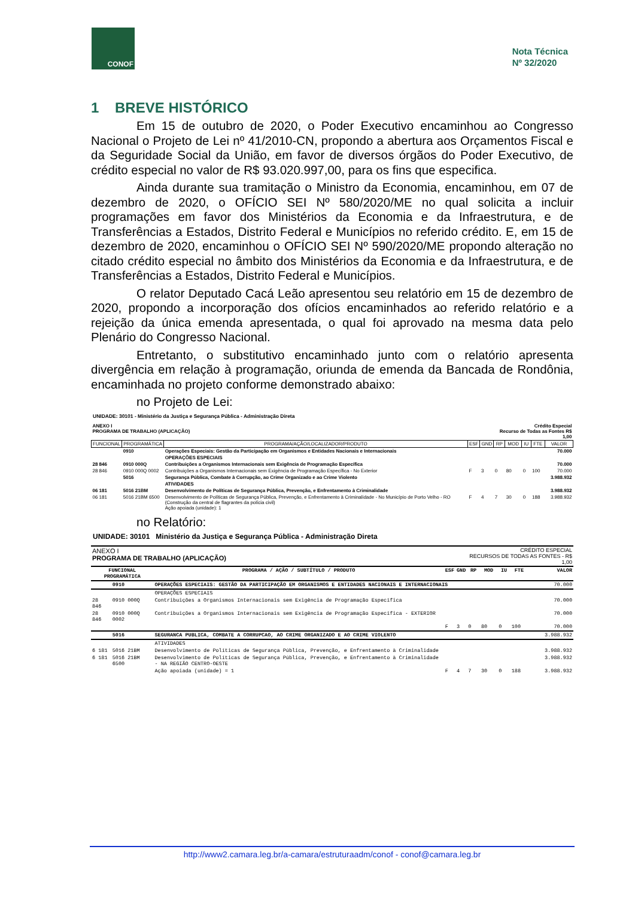CONOF
Nota Técnica
Nº 32/2020
1 BREVE HISTÓRICO
Em 15 de outubro de 2020, o Poder Executivo encaminhou ao Congresso Nacional o Projeto de Lei nº 41/2010-CN, propondo a abertura aos Orçamentos Fiscal e da Seguridade Social da União, em favor de diversos órgãos do Poder Executivo, de crédito especial no valor de R$ 93.020.997,00, para os fins que especifica.
Ainda durante sua tramitação o Ministro da Economia, encaminhou, em 07 de dezembro de 2020, o OFÍCIO SEI Nº 580/2020/ME no qual solicita a incluir programações em favor dos Ministérios da Economia e da Infraestrutura, e de Transferências a Estados, Distrito Federal e Municípios no referido crédito. E, em 15 de dezembro de 2020, encaminhou o OFÍCIO SEI Nº 590/2020/ME propondo alteração no citado crédito especial no âmbito dos Ministérios da Economia e da Infraestrutura, e de Transferências a Estados, Distrito Federal e Municípios.
O relator Deputado Cacá Leão apresentou seu relatório em 15 de dezembro de 2020, propondo a incorporação dos ofícios encaminhados ao referido relatório e a rejeição da única emenda apresentada, o qual foi aprovado na mesma data pelo Plenário do Congresso Nacional.
Entretanto, o substitutivo encaminhado junto com o relatório apresenta divergência em relação à programação, oriunda de emenda da Bancada de Rondônia, encaminhada no projeto conforme demonstrado abaixo:
no Projeto de Lei:
UNIDADE: 30101 - Ministério da Justiça e Segurança Pública - Administração Direta
| ANEXO I PROGRAMA DE TRABALHO (APLICAÇÃO) | | | | | Crédito Especial Recurso de Todas as Fontes R$ 1,00 | | | | |
| FUNCIONAL | PROGRAMÁTICA | PROGRAMA/AÇÃO/LOCALIZADOR/PRODUTO | ESF | GND | RP | MOD | IU | FTE | VALOR |
| | 0910 | Operações Especiais: Gestão da Participação em Organismos e Entidades Nacionais e Internacionais | | | | | | | 70.000 |
| | | OPERAÇÕES ESPECIAIS | | | | | | | |
| 28 846 | 0910 000Q | Contribuições a Organismos Internacionais sem Exigência de Programação Específica | | | | | | | 70.000 |
| 28 846 | 0910 000Q 0002 | Contribuições a Organismos Internacionais sem Exigência de Programação Específica - No Exterior | F | 3 | 0 | 80 | 0 | 100 | 70.000 |
| | 5016 | Segurança Pública, Combate à Corrupção, ao Crime Organizado e ao Crime Violento | | | | | | | 3.988.932 |
| | | ATIVIDADES | | | | | | | |
| 06 181 | 5016 21BM | Desenvolvimento de Políticas de Segurança Pública, Prevenção, e Enfrentamento à Criminalidade | | | | | | | 3.988.932 |
| 06 181 | 5016 21BM 6500 | Desenvolvimento de Políticas de Segurança Pública, Prevenção, e Enfrentamento à Criminalidade - No Município de Porto Velho - RO (Construção da central de flagrantes da polícia civil) Ação apoiada (unidade): 1 | F | 4 | 7 | 30 | 0 | 188 | 3.988.932 |
no Relatório:
UNIDADE: 30101 Ministério da Justiça e Segurança Pública - Administração Direta
| ANEXO I PROGRAMA DE TRABALHO (APLICAÇÃO) | | | | | CRÉDITO ESPECIAL RECURSOS DE TODAS AS FONTES - R$ 1,00 | | | | |
| FUNCIONAL PROGRAMÁTICA | | PROGRAMA / AÇÃO / SUBTÍTULO / PRODUTO | ESF | GND | RP | MOD | IU | FTE | VALOR |
| | 0910 | OPERAÇÕES ESPECIAIS: GESTÃO DA PARTICIPAÇÃO EM ORGANISMOS E ENTIDADES NACIONAIS E INTERNACIONAIS | | | | | | | 70.000 |
| | | OPERAÇÕES ESPECIAIS | | | | | | | |
| 28 846 | 0910 000Q | Contribuições a Organismos Internacionais sem Exigência de Programação Específica | | | | | | | 70.000 |
| 28 846 | 0910 000Q 0002 | Contribuições a Organismos Internacionais sem Exigência de Programação Específica - EXTERIOR | | | | | | | 70.000 |
| | | | F | 3 | 0 | 80 | 0 | 100 | 70.000 |
| | 5016 | SEGURANCA PUBLICA, COMBATE A CORRUPCAO, AO CRIME ORGANIZADO E AO CRIME VIOLENTO | | | | | | | 3.988.932 |
| | | ATIVIDADES | | | | | | | |
| 6 181 | 5016 21BM | Desenvolvimento de Políticas de Segurança Pública, Prevenção, e Enfrentamento à Criminalidade | | | | | | | 3.988.932 |
| 6 181 | 5016 21BM 6500 | Desenvolvimento de Políticas de Segurança Pública, Prevenção, e Enfrentamento à Criminalidade - NA REGIÃO CENTRO-OESTE | | | | | | | 3.988.932 |
| | | Ação apoiada (unidade) = 1 | F | 4 | 7 | 30 | 0 | 188 | 3.988.932 |
http://www2.camara.leg.br/a-camara/estruturaadm/conof - conof@camara.leg.br